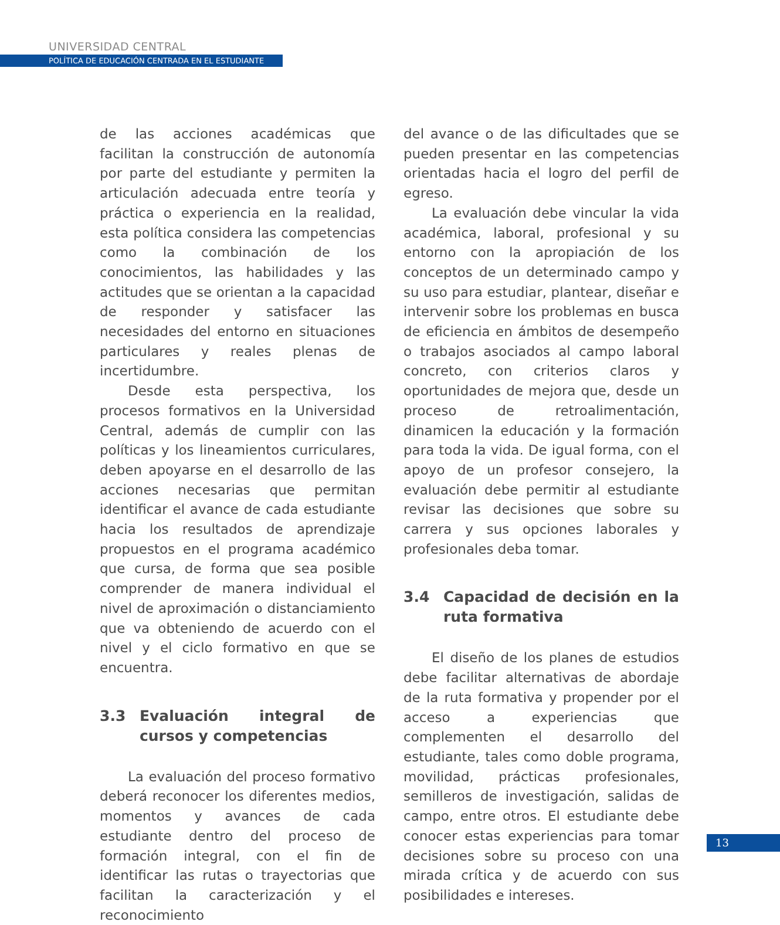UNIVERSIDAD CENTRAL
POLÍTICA DE EDUCACIÓN CENTRADA EN EL ESTUDIANTE
de las acciones académicas que facilitan la construcción de autonomía por parte del estudiante y permiten la articulación adecuada entre teoría y práctica o experiencia en la realidad, esta política considera las competencias como la combinación de los conocimientos, las habilidades y las actitudes que se orientan a la capacidad de responder y satisfacer las necesidades del entorno en situaciones particulares y reales plenas de incertidumbre.
Desde esta perspectiva, los procesos formativos en la Universidad Central, además de cumplir con las políticas y los lineamientos curriculares, deben apoyarse en el desarrollo de las acciones necesarias que permitan identificar el avance de cada estudiante hacia los resultados de aprendizaje propuestos en el programa académico que cursa, de forma que sea posible comprender de manera individual el nivel de aproximación o distanciamiento que va obteniendo de acuerdo con el nivel y el ciclo formativo en que se encuentra.
3.3 Evaluación integral de cursos y competencias
La evaluación del proceso formativo deberá reconocer los diferentes medios, momentos y avances de cada estudiante dentro del proceso de formación integral, con el fin de identificar las rutas o trayectorias que facilitan la caracterización y el reconocimiento
del avance o de las dificultades que se pueden presentar en las competencias orientadas hacia el logro del perfil de egreso.
La evaluación debe vincular la vida académica, laboral, profesional y su entorno con la apropiación de los conceptos de un determinado campo y su uso para estudiar, plantear, diseñar e intervenir sobre los problemas en busca de eficiencia en ámbitos de desempeño o trabajos asociados al campo laboral concreto, con criterios claros y oportunidades de mejora que, desde un proceso de retroalimentación, dinamicen la educación y la formación para toda la vida. De igual forma, con el apoyo de un profesor consejero, la evaluación debe permitir al estudiante revisar las decisiones que sobre su carrera y sus opciones laborales y profesionales deba tomar.
3.4 Capacidad de decisión en la ruta formativa
El diseño de los planes de estudios debe facilitar alternativas de abordaje de la ruta formativa y propender por el acceso a experiencias que complementen el desarrollo del estudiante, tales como doble programa, movilidad, prácticas profesionales, semilleros de investigación, salidas de campo, entre otros. El estudiante debe conocer estas experiencias para tomar decisiones sobre su proceso con una mirada crítica y de acuerdo con sus posibilidades e intereses.
13